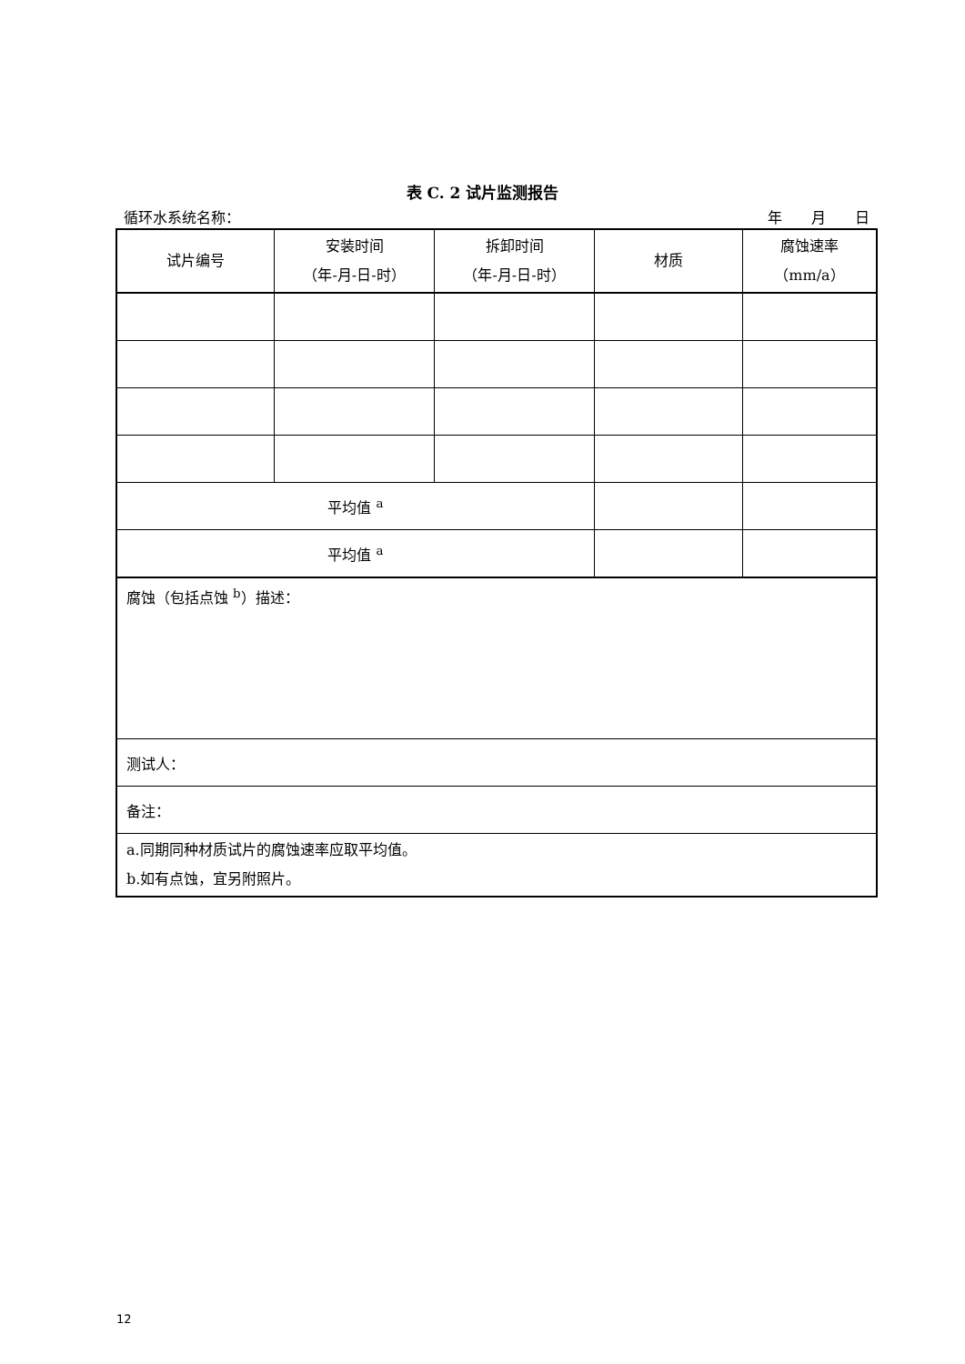表 C. 2 试片监测报告
循环水系统名称： 年  月  日
| 试片编号 | 安装时间 （年-月-日-时） | 拆卸时间 （年-月-日-时） | 材质 | 腐蚀速率 （mm/a） |
| --- | --- | --- | --- | --- |
| 平均值 <sup>a</sup> | | | | |
| 平均值 <sup>a</sup> | | | | |
| 腐蚀（包括点蚀 <sup>b</sup>）描述： | | | | |
| 测试人： | | | | |
| 备注： | | | | |
| a.同期同种材质试片的腐蚀速率应取平均值。 b.如有点蚀，宜另附照片。 | | | | |
12